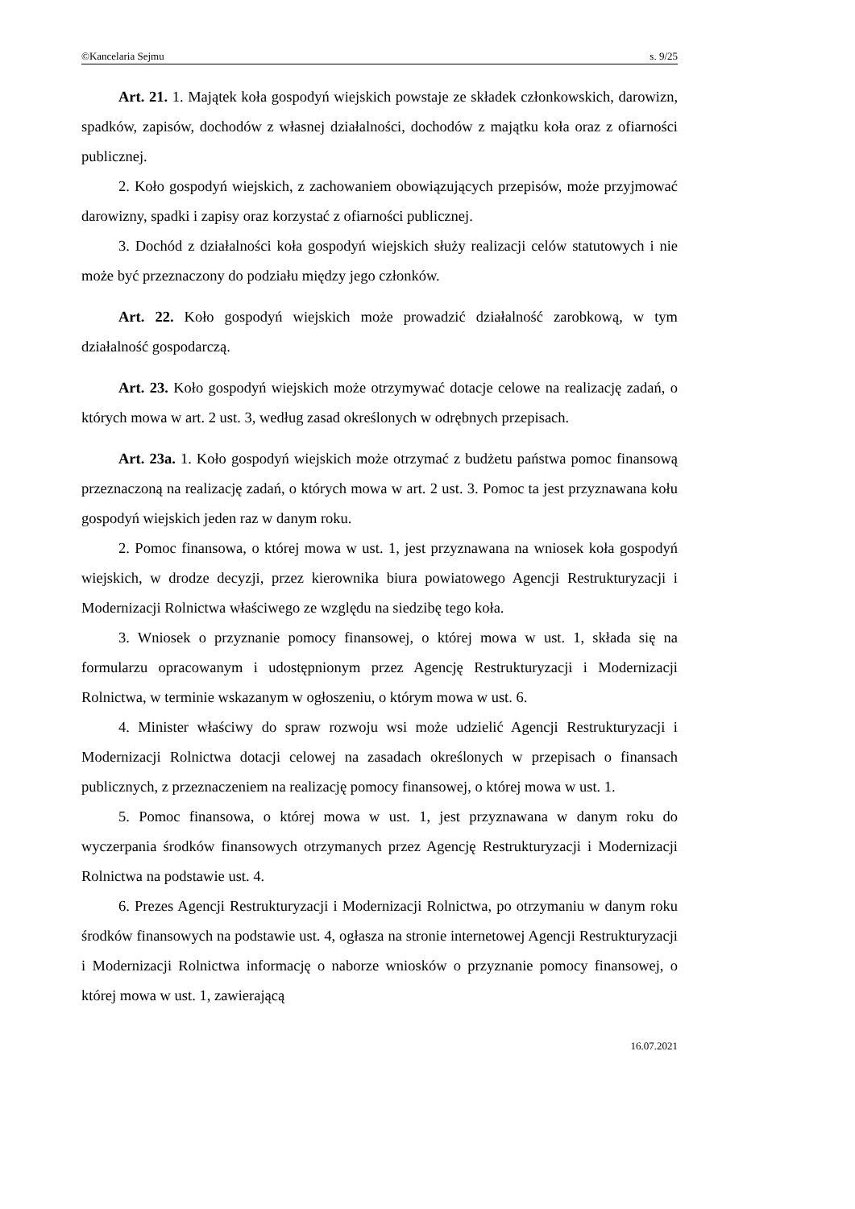©Kancelaria Sejmu s. 9/25
Art. 21. 1. Majątek koła gospodyń wiejskich powstaje ze składek członkowskich, darowizn, spadków, zapisów, dochodów z własnej działalności, dochodów z majątku koła oraz z ofiarności publicznej.
2. Koło gospodyń wiejskich, z zachowaniem obowiązujących przepisów, może przyjmować darowizny, spadki i zapisy oraz korzystać z ofiarności publicznej.
3. Dochód z działalności koła gospodyń wiejskich służy realizacji celów statutowych i nie może być przeznaczony do podziału między jego członków.
Art. 22. Koło gospodyń wiejskich może prowadzić działalność zarobkową, w tym działalność gospodarczą.
Art. 23. Koło gospodyń wiejskich może otrzymywać dotacje celowe na realizację zadań, o których mowa w art. 2 ust. 3, według zasad określonych w odrębnych przepisach.
Art. 23a. 1. Koło gospodyń wiejskich może otrzymać z budżetu państwa pomoc finansową przeznaczoną na realizację zadań, o których mowa w art. 2 ust. 3. Pomoc ta jest przyznawana kołu gospodyń wiejskich jeden raz w danym roku.
2. Pomoc finansowa, o której mowa w ust. 1, jest przyznawana na wniosek koła gospodyń wiejskich, w drodze decyzji, przez kierownika biura powiatowego Agencji Restrukturyzacji i Modernizacji Rolnictwa właściwego ze względu na siedzibę tego koła.
3. Wniosek o przyznanie pomocy finansowej, o której mowa w ust. 1, składa się na formularzu opracowanym i udostępnionym przez Agencję Restrukturyzacji i Modernizacji Rolnictwa, w terminie wskazanym w ogłoszeniu, o którym mowa w ust. 6.
4. Minister właściwy do spraw rozwoju wsi może udzielić Agencji Restrukturyzacji i Modernizacji Rolnictwa dotacji celowej na zasadach określonych w przepisach o finansach publicznych, z przeznaczeniem na realizację pomocy finansowej, o której mowa w ust. 1.
5. Pomoc finansowa, o której mowa w ust. 1, jest przyznawana w danym roku do wyczerpania środków finansowych otrzymanych przez Agencję Restrukturyzacji i Modernizacji Rolnictwa na podstawie ust. 4.
6. Prezes Agencji Restrukturyzacji i Modernizacji Rolnictwa, po otrzymaniu w danym roku środków finansowych na podstawie ust. 4, ogłasza na stronie internetowej Agencji Restrukturyzacji i Modernizacji Rolnictwa informację o naborze wniosków o przyznanie pomocy finansowej, o której mowa w ust. 1, zawierającą
16.07.2021